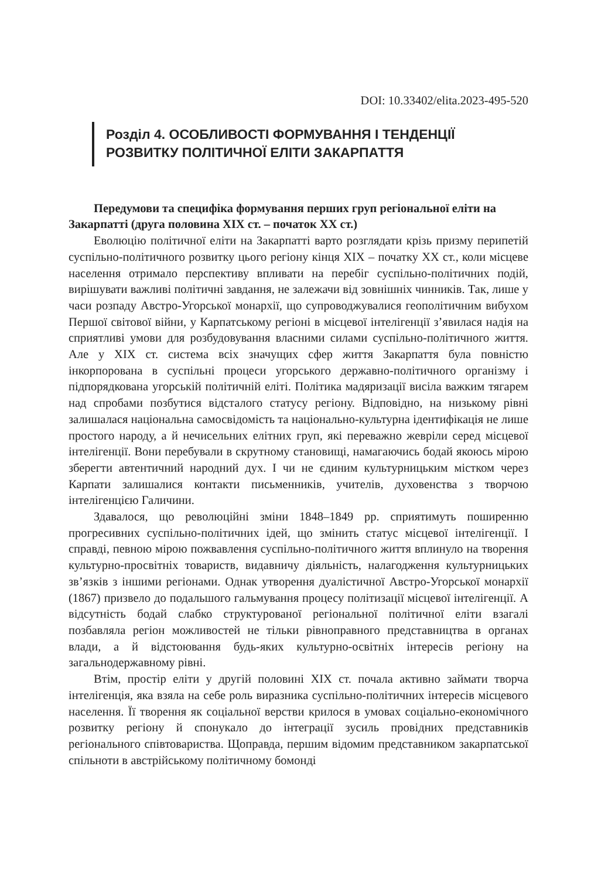DOI: 10.33402/elita.2023-495-520
Розділ 4. ОСОБЛИВОСТІ ФОРМУВАННЯ І ТЕНДЕНЦІЇ
РОЗВИТКУ ПОЛІТИЧНОЇ ЕЛІТИ ЗАКАРПАТТЯ
Передумови та специфіка формування перших груп регіональної еліти на Закарпатті (друга половина ХІХ ст. – початок ХХ ст.)
Еволюцію політичної еліти на Закарпатті варто розглядати крізь призму перипетій суспільно-політичного розвитку цього регіону кінця ХІХ – початку ХХ ст., коли місцеве населення отримало перспективу впливати на перебіг суспільно-політичних подій, вирішувати важливі політичні завдання, не залежачи від зовнішніх чинників. Так, лише у часи розпаду Австро-Угорської монархії, що супроводжувалися геополітичним вибухом Першої світової війни, у Карпатському регіоні в місцевої інтелігенції з’явилася надія на сприятливі умови для розбудовування власними силами суспільно-політичного життя. Але у ХІХ ст. система всіх значущих сфер життя Закарпаття була повністю інкорпорована в суспільні процеси угорського державно-політичного організму і підпорядкована угорській політичній еліті. Політика мадяризації висіла важким тягарем над спробами позбутися відсталого статусу регіону. Відповідно, на низькому рівні залишалася національна самосвідомість та національно-культурна ідентифікація не лише простого народу, а й нечисельних елітних груп, які переважно жевріли серед місцевої інтелігенції. Вони перебували в скрутному становищі, намагаючись бодай якоюсь мірою зберегти автентичний народний дух. І чи не єдиним культурницьким містком через Карпати залишалися контакти письменників, учителів, духовенства з творчою інтелігенцією Галичини.
Здавалося, що революційні зміни 1848–1849 рр. сприятимуть поширенню прогресивних суспільно-політичних ідей, що змінить статус місцевої інтелігенції. І справді, певною мірою пожвавлення суспільно-політичного життя вплинуло на творення культурно-просвітніх товариств, видавничу діяльність, налагодження культурницьких зв’язків з іншими регіонами. Однак утворення дуалістичної Австро-Угорської монархії (1867) призвело до подальшого гальмування процесу політизації місцевої інтелігенції. А відсутність бодай слабко структурованої регіональної політичної еліти взагалі позбавляла регіон можливостей не тільки рівноправного представництва в органах влади, а й відстоювання будь-яких культурно-освітніх інтересів регіону на загальнодержавному рівні.
Втім, простір еліти у другій половині ХІХ ст. почала активно займати творча інтелігенція, яка взяла на себе роль виразника суспільно-політичних інтересів місцевого населення. Її творення як соціальної верстви крилося в умовах соціально-економічного розвитку регіону й спонукало до інтеграції зусиль провідних представників регіонального співтовариства. Щоправда, першим відомим представником закарпатської спільноти в австрійському політичному бомонді